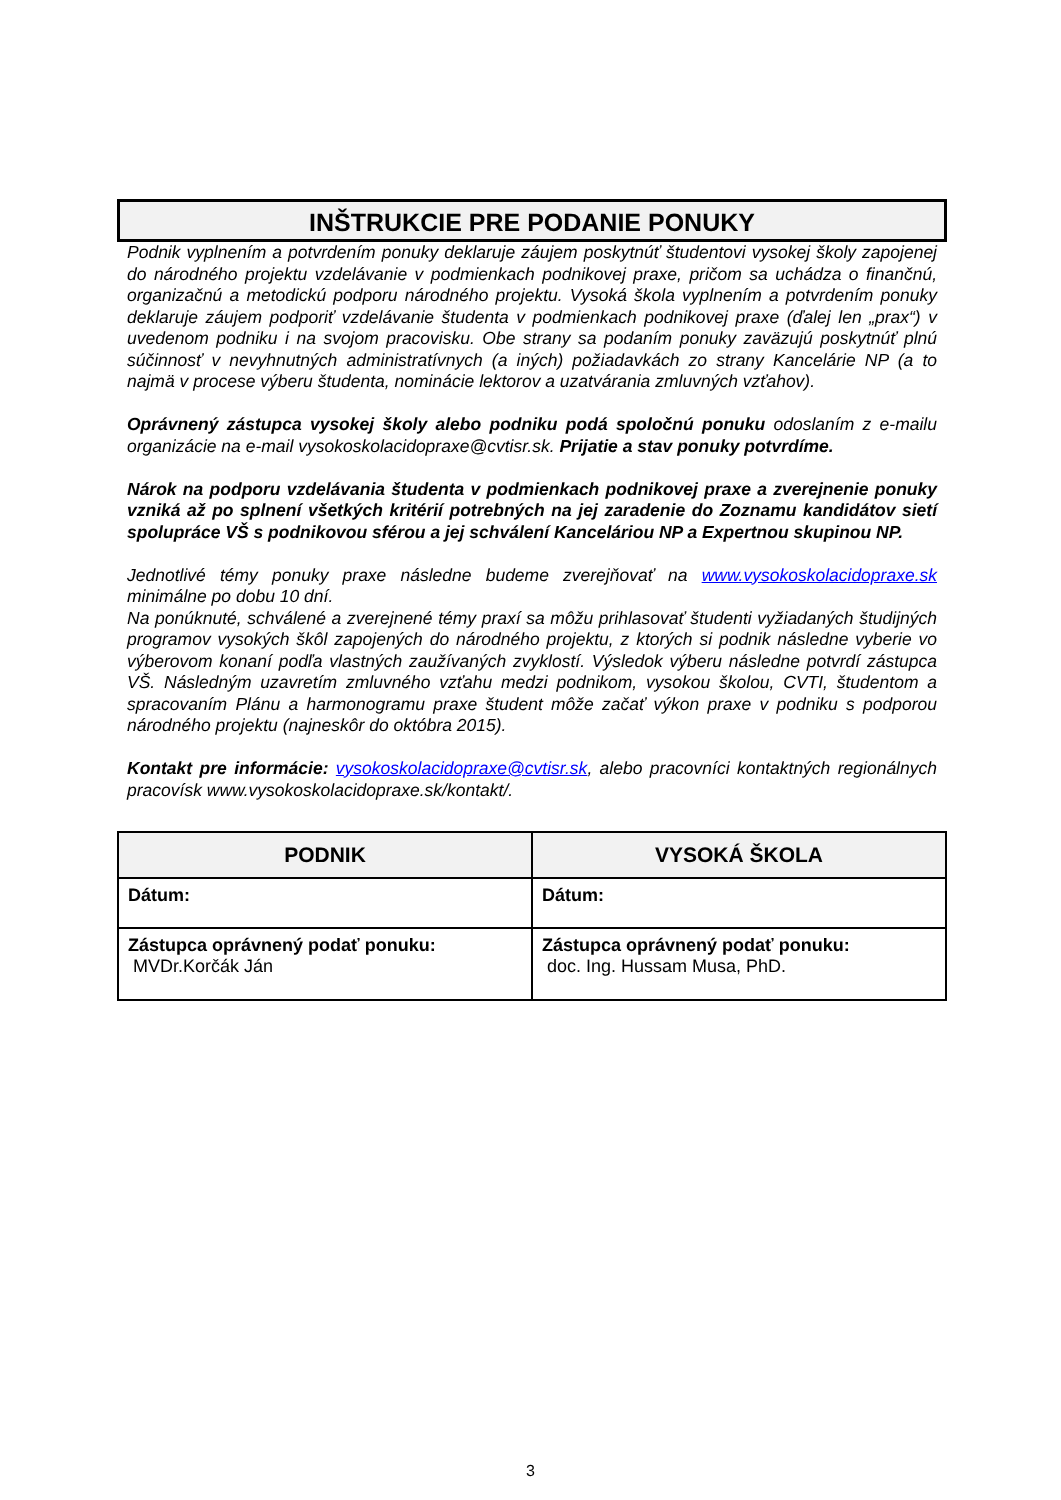INŠTRUKCIE PRE PODANIE PONUKY
Podnik vyplnením a potvrdením ponuky deklaruje záujem poskytnúť študentovi vysokej školy zapojenej do národného projektu vzdelávanie v podmienkach podnikovej praxe, pričom sa uchádza o finančnú, organizačnú a metodickú podporu národného projektu. Vysoká škola vyplnením a potvrdením ponuky deklaruje záujem podporiť vzdelávanie študenta v podmienkach podnikovej praxe (ďalej len „prax“) v uvedenom podniku i na svojom pracovisku. Obe strany sa podaním ponuky zaväzujú poskytnúť plnú súčinnosť v nevyhnutných administratívnych (a iných) požiadavkách zo strany Kancelárie NP (a to najmä v procese výberu študenta, nominácie lektorov a uzatvárania zmluvných vzťahov).
Oprávnený zástupca vysokej školy alebo podniku podá spoločnú ponuku odoslaním z e-mailu organizácie na e-mail vysokoskolacidopraxe@cvtisr.sk. Prijatie a stav ponuky potvrdíme.
Nárok na podporu vzdelávania študenta v podmienkach podnikovej praxe a zverejnenie ponuky vzniká až po splnení všetkých kritérií potrebných na jej zaradenie do Zoznamu kandidátov sietí spolupráce VŠ s podnikovou sférou a jej schválení Kanceláriou NP a Expertnou skupinou NP.
Jednotlivé témy ponuky praxe následne budeme zverejňovať na www.vysokoskolacidopraxe.sk minimálne po dobu 10 dní.
Na ponúknuté, schválené a zverejnené témy praxí sa môžu prihlasovať študenti vyžiadaných študijných programov vysokých škôl zapojených do národného projektu, z ktorých si podnik následne vyberie vo výberovom konaní podľa vlastných zaužívaných zvyklostí. Výsledok výberu následne potvrdí zástupca VŠ. Následným uzavretím zmluvného vzťahu medzi podnikom, vysokou školou, CVTI, študentom a spracovaním Plánu a harmonogramu praxe študent môže začať výkon praxe v podniku s podporou národného projektu (najneskôr do októbra 2015).
Kontakt pre informácie: vysokoskolacidopraxe@cvtisr.sk, alebo pracovníci kontaktných regionálnych pracovísk www.vysokoskolacidopraxe.sk/kontakt/.
| PODNIK | VYSOKÁ ŠKOLA |
| --- | --- |
| Dátum: | Dátum: |
| Zástupca oprávnený podať ponuku: MVDr.Korčák Ján | Zástupca oprávnený podať ponuku: doc. Ing. Hussam Musa, PhD. |
3